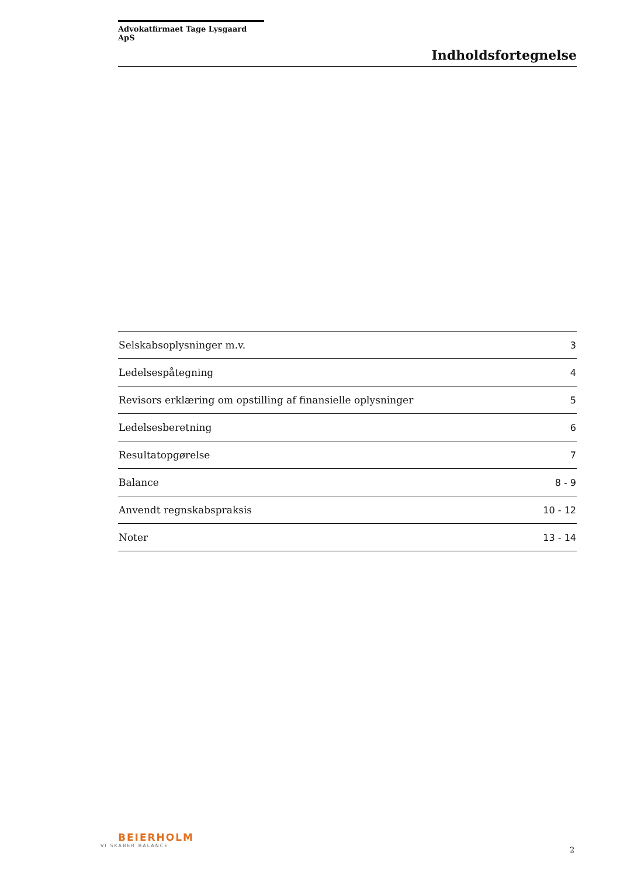Advokatfirmaet Tage Lysgaard ApS
Indholdsfortegnelse
| Selskabsoplysninger m.v. | 3 |
| Ledelsespåtegning | 4 |
| Revisors erklæring om opstilling af finansielle oplysninger | 5 |
| Ledelsesberetning | 6 |
| Resultatopgørelse | 7 |
| Balance | 8 - 9 |
| Anvendt regnskabspraksis | 10 - 12 |
| Noter | 13 - 14 |
BEIERHOLM
VI SKABER BALANCE
2